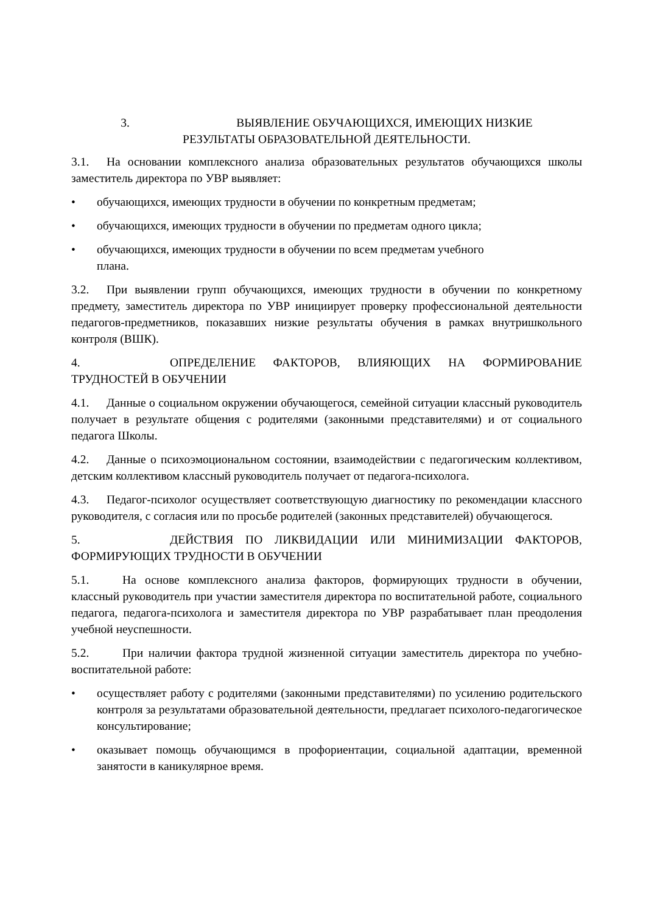3. ВЫЯВЛЕНИЕ ОБУЧАЮЩИХСЯ, ИМЕЮЩИХ НИЗКИЕ
РЕЗУЛЬТАТЫ ОБРАЗОВАТЕЛЬНОЙ ДЕЯТЕЛЬНОСТИ.
3.1. На основании комплексного анализа образовательных результатов обучающихся школы заместитель директора по УВР выявляет:
• обучающихся, имеющих трудности в обучении по конкретным предметам;
• обучающихся, имеющих трудности в обучении по предметам одного цикла;
• обучающихся, имеющих трудности в обучении по всем предметам учебного
плана.
3.2. При выявлении групп обучающихся, имеющих трудности в обучении по конкретному предмету, заместитель директора по УВР инициирует проверку профессиональной деятельности педагогов-предметников, показавших низкие результаты обучения в рамках внутришкольного контроля (ВШК).
4. ОПРЕДЕЛЕНИЕ ФАКТОРОВ, ВЛИЯЮЩИХ НА ФОРМИРОВАНИЕ ТРУДНОСТЕЙ В ОБУЧЕНИИ
4.1. Данные о социальном окружении обучающегося, семейной ситуации классный руководитель получает в результате общения с родителями (законными представителями) и от социального педагога Школы.
4.2. Данные о психоэмоциональном состоянии, взаимодействии с педагогическим коллективом, детским коллективом классный руководитель получает от педагога-психолога.
4.3. Педагог-психолог осуществляет соответствующую диагностику по рекомендации классного руководителя, с согласия или по просьбе родителей (законных представителей) обучающегося.
5. ДЕЙСТВИЯ ПО ЛИКВИДАЦИИ ИЛИ МИНИМИЗАЦИИ ФАКТОРОВ, ФОРМИРУЮЩИХ ТРУДНОСТИ В ОБУЧЕНИИ
5.1. На основе комплексного анализа факторов, формирующих трудности в обучении, классный руководитель при участии заместителя директора по воспитательной работе, социального педагога, педагога-психолога и заместителя директора по УВР разрабатывает план преодоления учебной неуспешности.
5.2. При наличии фактора трудной жизненной ситуации заместитель директора по учебно- воспитательной работе:
• осуществляет работу с родителями (законными представителями) по усилению родительского контроля за результатами образовательной деятельности, предлагает психолого-педагогическое консультирование;
• оказывает помощь обучающимся в профориентации, социальной адаптации, временной занятости в каникулярное время.